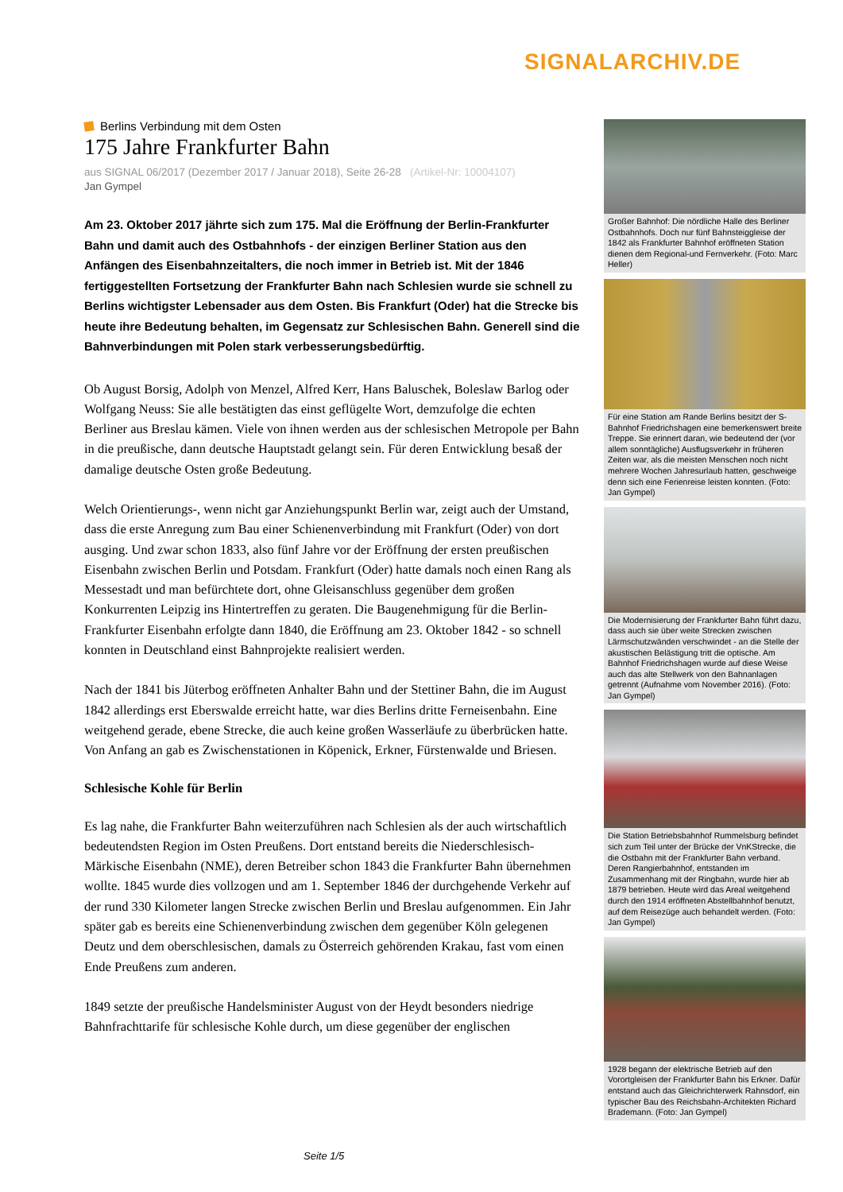SIGNALARCHIV.DE
Berlins Verbindung mit dem Osten
175 Jahre Frankfurter Bahn
aus SIGNAL 06/2017 (Dezember 2017 / Januar 2018), Seite 26-28 (Artikel-Nr: 10004107)
Jan Gympel
Am 23. Oktober 2017 jährte sich zum 175. Mal die Eröffnung der Berlin-Frankfurter Bahn und damit auch des Ostbahnhofs - der einzigen Berliner Station aus den Anfängen des Eisenbahnzeitalters, die noch immer in Betrieb ist. Mit der 1846 fertiggestellten Fortsetzung der Frankfurter Bahn nach Schlesien wurde sie schnell zu Berlins wichtigster Lebensader aus dem Osten. Bis Frankfurt (Oder) hat die Strecke bis heute ihre Bedeutung behalten, im Gegensatz zur Schlesischen Bahn. Generell sind die Bahnverbindungen mit Polen stark verbesserungsbedürftig.
Ob August Borsig, Adolph von Menzel, Alfred Kerr, Hans Baluschek, Boleslaw Barlog oder Wolfgang Neuss: Sie alle bestätigten das einst geflügelte Wort, demzufolge die echten Berliner aus Breslau kämen. Viele von ihnen werden aus der schlesischen Metropole per Bahn in die preußische, dann deutsche Hauptstadt gelangt sein. Für deren Entwicklung besaß der damalige deutsche Osten große Bedeutung.
Welch Orientierungs-, wenn nicht gar Anziehungspunkt Berlin war, zeigt auch der Umstand, dass die erste Anregung zum Bau einer Schienenverbindung mit Frankfurt (Oder) von dort ausging. Und zwar schon 1833, also fünf Jahre vor der Eröffnung der ersten preußischen Eisenbahn zwischen Berlin und Potsdam. Frankfurt (Oder) hatte damals noch einen Rang als Messestadt und man befürchtete dort, ohne Gleisanschluss gegenüber dem großen Konkurrenten Leipzig ins Hintertreffen zu geraten. Die Baugenehmigung für die Berlin-Frankfurter Eisenbahn erfolgte dann 1840, die Eröffnung am 23. Oktober 1842 - so schnell konnten in Deutschland einst Bahnprojekte realisiert werden.
Nach der 1841 bis Jüterbog eröffneten Anhalter Bahn und der Stettiner Bahn, die im August 1842 allerdings erst Eberswalde erreicht hatte, war dies Berlins dritte Ferneisenbahn. Eine weitgehend gerade, ebene Strecke, die auch keine großen Wasserläufe zu überbrücken hatte. Von Anfang an gab es Zwischenstationen in Köpenick, Erkner, Fürstenwalde und Briesen.
Schlesische Kohle für Berlin
Es lag nahe, die Frankfurter Bahn weiterzuführen nach Schlesien als der auch wirtschaftlich bedeutendsten Region im Osten Preußens. Dort entstand bereits die Niederschlesisch-Märkische Eisenbahn (NME), deren Betreiber schon 1843 die Frankfurter Bahn übernehmen wollte. 1845 wurde dies vollzogen und am 1. September 1846 der durchgehende Verkehr auf der rund 330 Kilometer langen Strecke zwischen Berlin und Breslau aufgenommen. Ein Jahr später gab es bereits eine Schienenverbindung zwischen dem gegenüber Köln gelegenen Deutz und dem oberschlesischen, damals zu Österreich gehörenden Krakau, fast vom einen Ende Preußens zum anderen.
1849 setzte der preußische Handelsminister August von der Heydt besonders niedrige Bahnfrachttarife für schlesische Kohle durch, um diese gegenüber der englischen
Großer Bahnhof: Die nördliche Halle des Berliner Ostbahnhofs. Doch nur fünf Bahnsteiggleise der 1842 als Frankfurter Bahnhof eröffneten Station dienen dem Regional-und Fernverkehr. (Foto: Marc Heller)
Für eine Station am Rande Berlins besitzt der S-Bahnhof Friedrichshagen eine bemerkenswert breite Treppe. Sie erinnert daran, wie bedeutend der (vor allem sonntägliche) Ausflugsverkehr in früheren Zeiten war, als die meisten Menschen noch nicht mehrere Wochen Jahresurlaub hatten, geschweige denn sich eine Ferienreise leisten konnten. (Foto: Jan Gympel)
Die Modernisierung der Frankfurter Bahn führt dazu, dass auch sie über weite Strecken zwischen Lärmschutzwänden verschwindet - an die Stelle der akustischen Belästigung tritt die optische. Am Bahnhof Friedrichshagen wurde auf diese Weise auch das alte Stellwerk von den Bahnanlagen getrennt (Aufnahme vom November 2016). (Foto: Jan Gympel)
Die Station Betriebsbahnhof Rummelsburg befindet sich zum Teil unter der Brücke der VnKStrecke, die die Ostbahn mit der Frankfurter Bahn verband. Deren Rangierbahnhof, entstanden im Zusammenhang mit der Ringbahn, wurde hier ab 1879 betrieben. Heute wird das Areal weitgehend durch den 1914 eröffneten Abstellbahnhof benutzt, auf dem Reisezüge auch behandelt werden. (Foto: Jan Gympel)
1928 begann der elektrische Betrieb auf den Vorortgleisen der Frankfurter Bahn bis Erkner. Dafür entstand auch das Gleichrichterwerk Rahnsdorf, ein typischer Bau des Reichsbahn-Architekten Richard Brademann. (Foto: Jan Gympel)
Seite 1/5